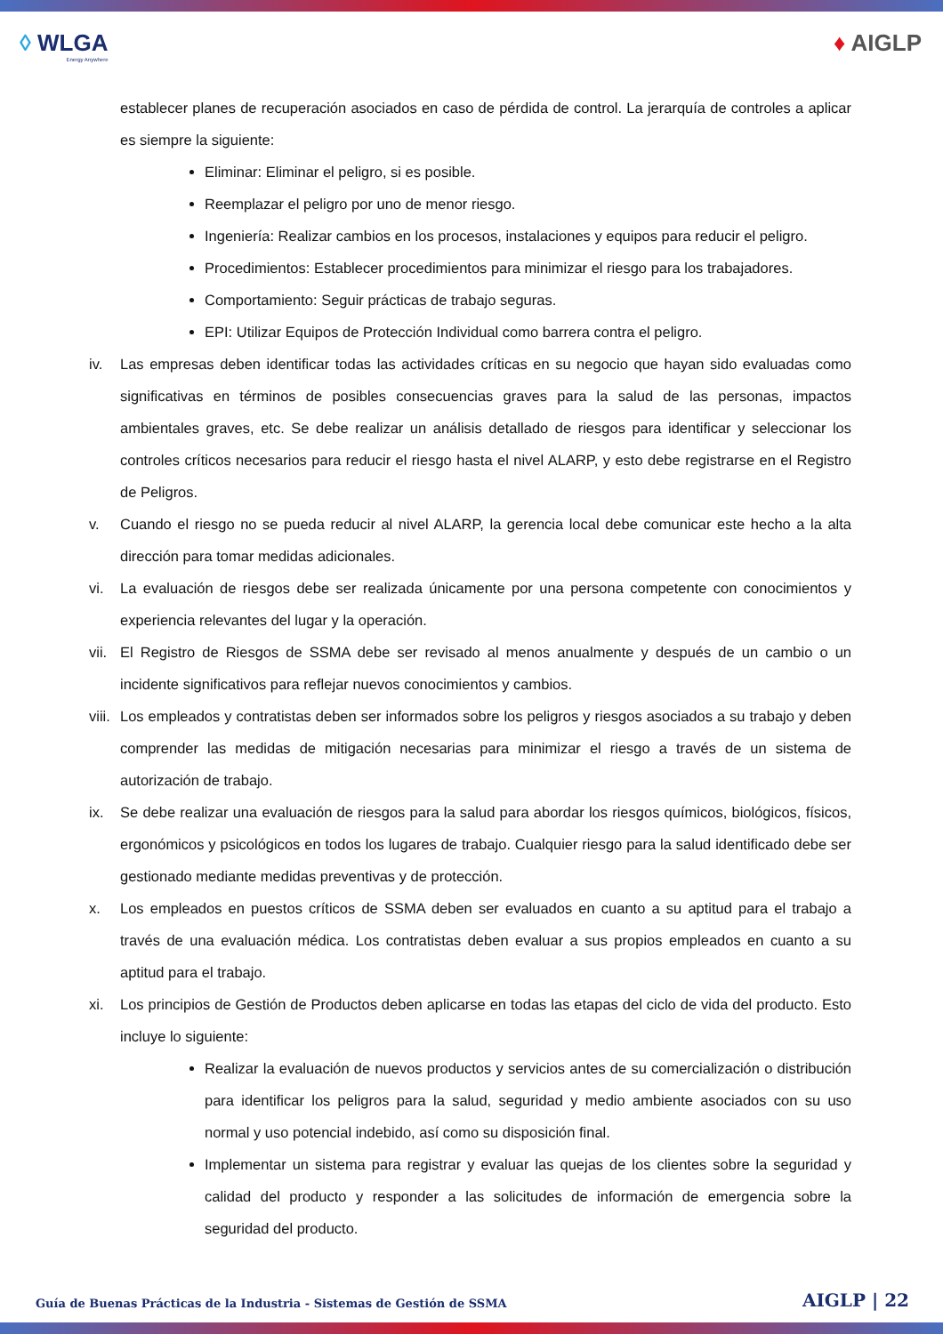◊ WLGA
Energy Anywhere
♦ AIGLP
establecer planes de recuperación asociados en caso de pérdida de control. La jerarquía de controles a aplicar es siempre la siguiente:
Eliminar: Eliminar el peligro, si es posible.
Reemplazar el peligro por uno de menor riesgo.
Ingeniería: Realizar cambios en los procesos, instalaciones y equipos para reducir el peligro.
Procedimientos: Establecer procedimientos para minimizar el riesgo para los trabajadores.
Comportamiento: Seguir prácticas de trabajo seguras.
EPI: Utilizar Equipos de Protección Individual como barrera contra el peligro.
iv. Las empresas deben identificar todas las actividades críticas en su negocio que hayan sido evaluadas como significativas en términos de posibles consecuencias graves para la salud de las personas, impactos ambientales graves, etc. Se debe realizar un análisis detallado de riesgos para identificar y seleccionar los controles críticos necesarios para reducir el riesgo hasta el nivel ALARP, y esto debe registrarse en el Registro de Peligros.
v. Cuando el riesgo no se pueda reducir al nivel ALARP, la gerencia local debe comunicar este hecho a la alta dirección para tomar medidas adicionales.
vi. La evaluación de riesgos debe ser realizada únicamente por una persona competente con conocimientos y experiencia relevantes del lugar y la operación.
vii.
El Registro de Riesgos de SSMA debe ser revisado al menos anualmente y después de un cambio o un incidente significativos para reflejar nuevos conocimientos y cambios.
viii.
Los empleados y contratistas deben ser informados sobre los peligros y riesgos asociados a su trabajo y deben comprender las medidas de mitigación necesarias para minimizar el riesgo a través de un sistema de autorización de trabajo.
ix. Se debe realizar una evaluación de riesgos para la salud para abordar los riesgos químicos, biológicos, físicos, ergonómicos y psicológicos en todos los lugares de trabajo. Cualquier riesgo para la salud identificado debe ser gestionado mediante medidas preventivas y de protección.
x. Los empleados en puestos críticos de SSMA deben ser evaluados en cuanto a su aptitud para el trabajo a través de una evaluación médica. Los contratistas deben evaluar a sus propios empleados en cuanto a su aptitud para el trabajo.
xi. Los principios de Gestión de Productos deben aplicarse en todas las etapas del ciclo de vida del producto. Esto incluye lo siguiente:
Realizar la evaluación de nuevos productos y servicios antes de su comercialización o distribución para identificar los peligros para la salud, seguridad y medio ambiente asociados con su uso normal y uso potencial indebido, así como su disposición final.
Implementar un sistema para registrar y evaluar las quejas de los clientes sobre la seguridad y calidad del producto y responder a las solicitudes de información de emergencia sobre la seguridad del producto.
Guía de Buenas Prácticas de la Industria - Sistemas de Gestión de SSMA AIGLP | 22